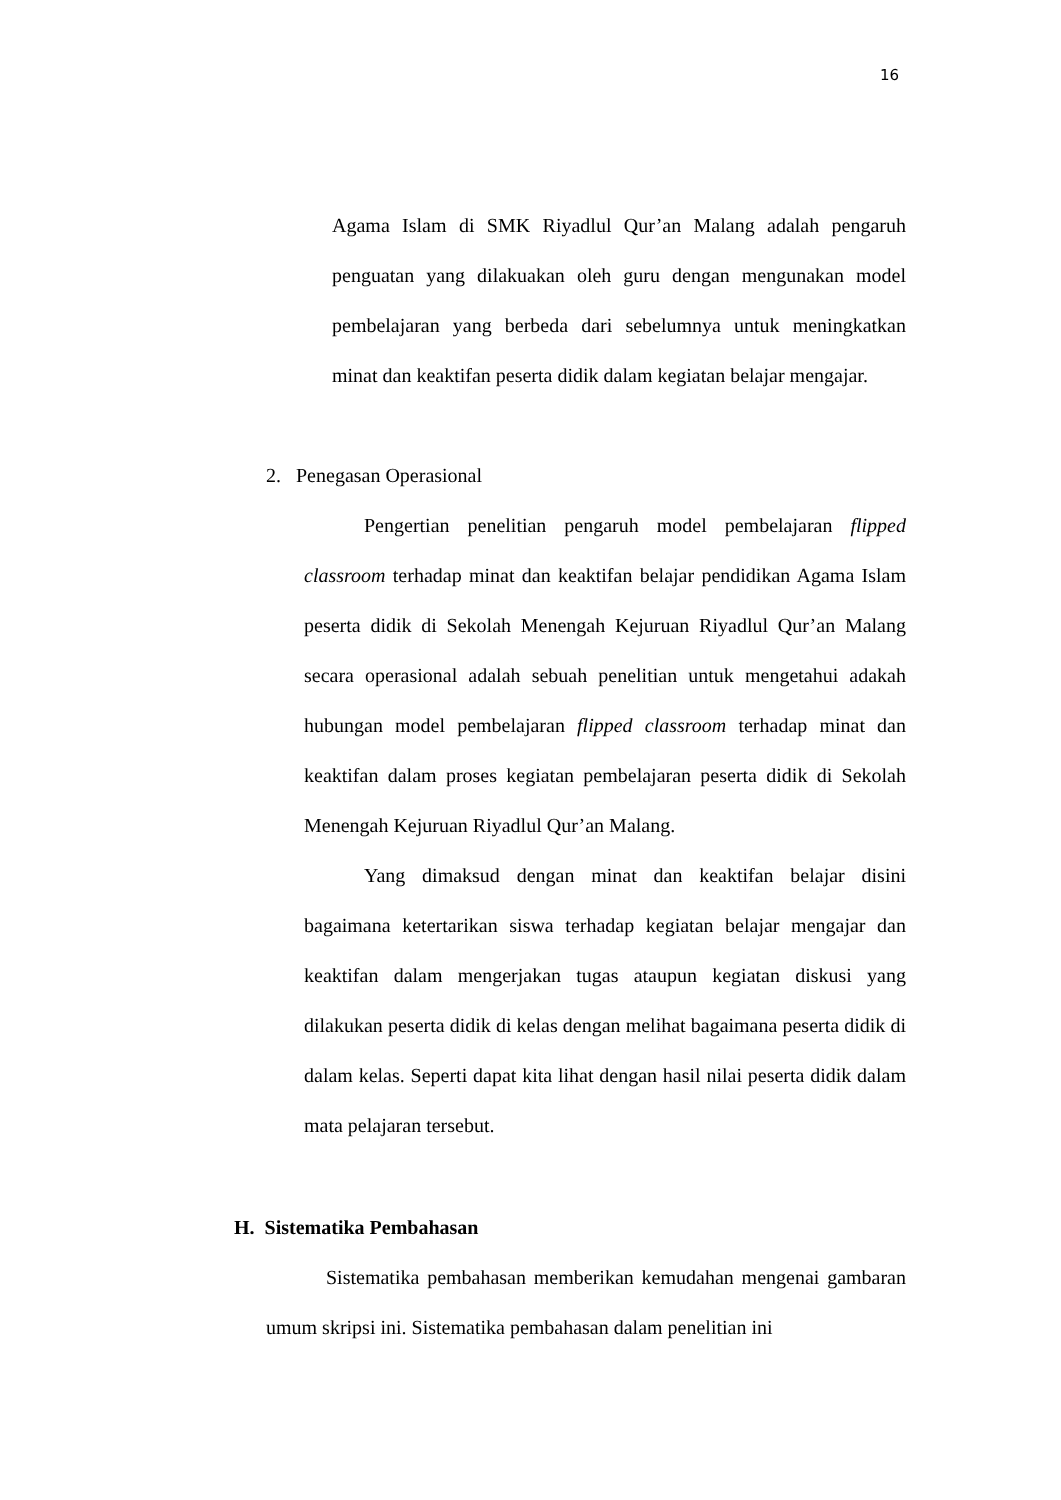16
Agama Islam di SMK Riyadlul Qur’an Malang adalah pengaruh penguatan yang dilakuakan oleh guru dengan mengunakan model pembelajaran yang berbeda dari sebelumnya untuk meningkatkan minat dan keaktifan peserta didik dalam kegiatan belajar mengajar.
2. Penegasan Operasional
Pengertian penelitian pengaruh model pembelajaran flipped classroom terhadap minat dan keaktifan belajar pendidikan Agama Islam peserta didik di Sekolah Menengah Kejuruan Riyadlul Qur’an Malang secara operasional adalah sebuah penelitian untuk mengetahui adakah hubungan model pembelajaran flipped classroom terhadap minat dan keaktifan dalam proses kegiatan pembelajaran peserta didik di Sekolah Menengah Kejuruan Riyadlul Qur’an Malang.
Yang dimaksud dengan minat dan keaktifan belajar disini bagaimana ketertarikan siswa terhadap kegiatan belajar mengajar dan keaktifan dalam mengerjakan tugas ataupun kegiatan diskusi yang dilakukan peserta didik di kelas dengan melihat bagaimana peserta didik di dalam kelas. Seperti dapat kita lihat dengan hasil nilai peserta didik dalam mata pelajaran tersebut.
H. Sistematika Pembahasan
Sistematika pembahasan memberikan kemudahan mengenai gambaran umum skripsi ini. Sistematika pembahasan dalam penelitian ini